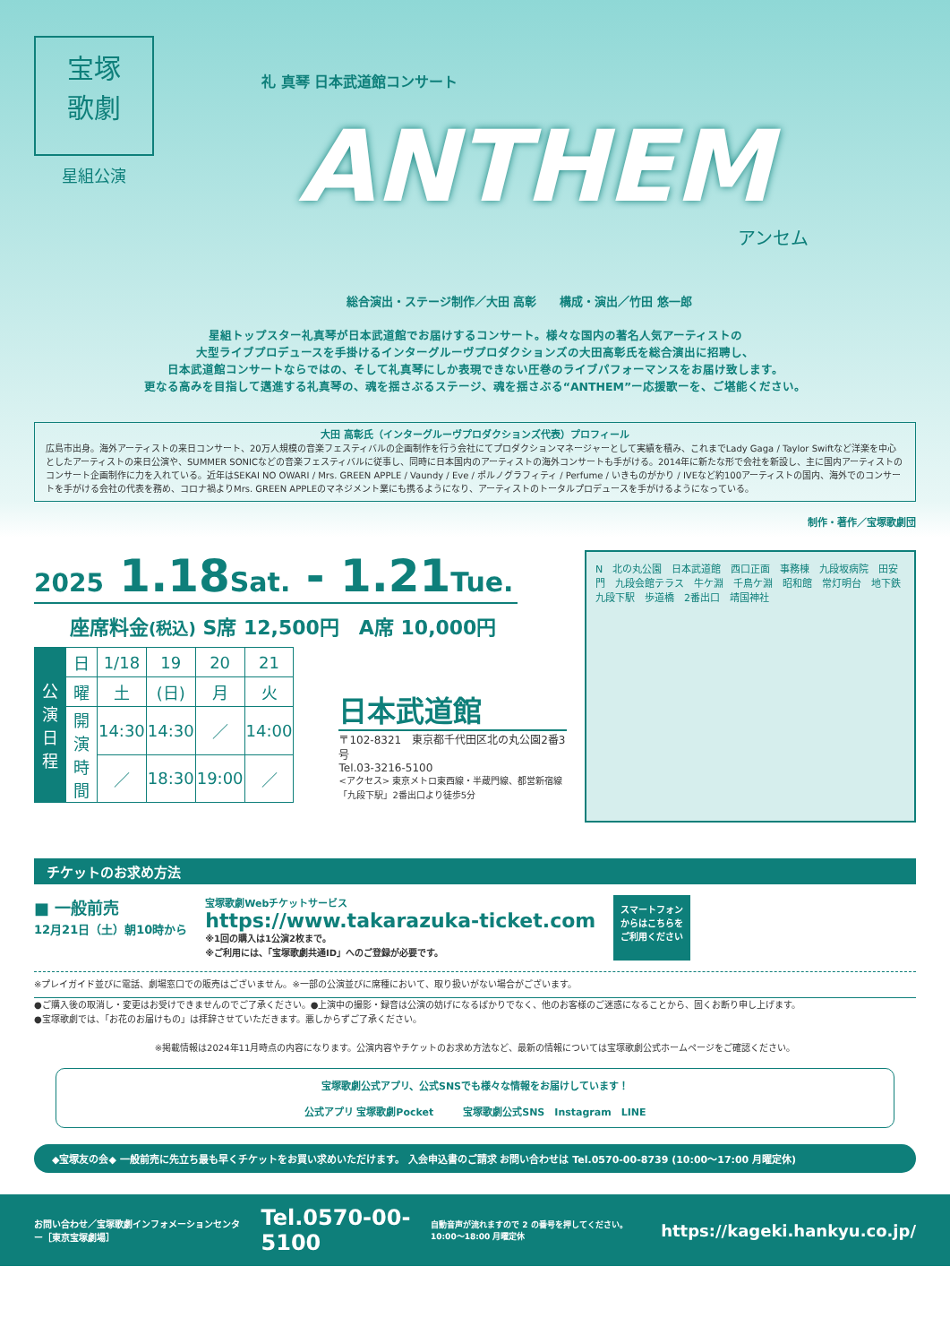宝塚
歌劇
星組公演
礼 真琴 日本武道館コンサート
ANTHEM
アンセム
総合演出・ステージ制作／大田 高彰　　構成・演出／竹田 悠一郎
星組トップスター礼真琴が日本武道館でお届けするコンサート。様々な国内の著名人気アーティストの
大型ライブプロデュースを手掛けるインターグルーヴプロダクションズの大田高彰氏を総合演出に招聘し、
日本武道館コンサートならではの、そして礼真琴にしか表現できない圧巻のライブパフォーマンスをお届け致します。
更なる高みを目指して邁進する礼真琴の、魂を揺さぶるステージ、魂を揺さぶる“ANTHEM”ー応援歌ーを、ご堪能ください。
大田 高彰氏（インターグルーヴプロダクションズ代表）プロフィール
広島市出身。海外アーティストの来日コンサート、20万人規模の音楽フェスティバルの企画制作を行う会社にてプロダクションマネージャーとして実績を積み、これまでLady Gaga / Taylor Swiftなど洋楽を中心としたアーティストの来日公演や、SUMMER SONICなどの音楽フェスティバルに従事し、同時に日本国内のアーティストの海外コンサートも手がける。2014年に新たな形で会社を新設し、主に国内アーティストのコンサート企画制作に力を入れている。近年はSEKAI NO OWARI / Mrs. GREEN APPLE / Vaundy / Eve / ポルノグラフィティ / Perfume / いきものがかり / IVEなど約100アーティストの国内、海外でのコンサートを手がける会社の代表を務め、コロナ禍よりMrs. GREEN APPLEのマネジメント業にも携るようになり、アーティストのトータルプロデュースを手がけるようになっている。
制作・著作／宝塚歌劇団
2025 1.18Sat. - 1.21Tue.
座席料金(税込) S席 12,500円　A席 10,000円
| 公演日程 | 日 | 1/18 | 19 | 20 | 21 |
| | 曜 | 土 | (日) | 月 | 火 |
| | 開演時間 | 14:30 | 14:30 | ／ | 14:00 |
| | | ／ | 18:30 | 19:00 | ／ |
日本武道館
〒102-8321　東京都千代田区北の丸公園2番3号
Tel.03-3216-5100
<アクセス> 東京メトロ東西線・半蔵門線、都営新宿線
「九段下駅」2番出口より徒歩5分
N　北の丸公園　日本武道館　西口正面　事務棟　九段坂病院　田安門　九段会館テラス　牛ケ淵　千鳥ケ淵　昭和館　常灯明台　地下鉄九段下駅　歩道橋　2番出口　靖国神社
チケットのお求め方法
■ 一般前売
12月21日（土）朝10時から
宝塚歌劇Webチケットサービス
https://www.takarazuka-ticket.com
※1回の購入は1公演2枚まで。
※ご利用には、「宝塚歌劇共通ID」へのご登録が必要です。
スマートフォン
からはこちらを
ご利用ください
※プレイガイド並びに電話、劇場窓口での販売はございません。※一部の公演並びに席種において、取り扱いがない場合がございます。
●ご購入後の取消し・変更はお受けできませんのでご了承ください。●上演中の撮影・録音は公演の妨げになるばかりでなく、他のお客様のご迷惑になることから、固くお断り申し上げます。
●宝塚歌劇では、「お花のお届けもの」は拝辞させていただきます。悪しからずご了承ください。
※掲載情報は2024年11月時点の内容になります。公演内容やチケットのお求め方法など、最新の情報については宝塚歌劇公式ホームページをご確認ください。
宝塚歌劇公式アプリ、公式SNSでも様々な情報をお届けしています！
公式アプリ 宝塚歌劇Pocket　　　宝塚歌劇公式SNS　Instagram　LINE
◆宝塚友の会◆ 一般前売に先立ち最も早くチケットをお買い求めいただけます。 入会申込書のご請求 お問い合わせは Tel.0570-00-8739 (10:00〜17:00 月曜定休)
お問い合わせ／宝塚歌劇インフォメーションセンター［東京宝塚劇場］ Tel.0570-00-5100 自動音声が流れますので 2 の番号を押してください。10:00〜18:00 月曜定休 https://kageki.hankyu.co.jp/